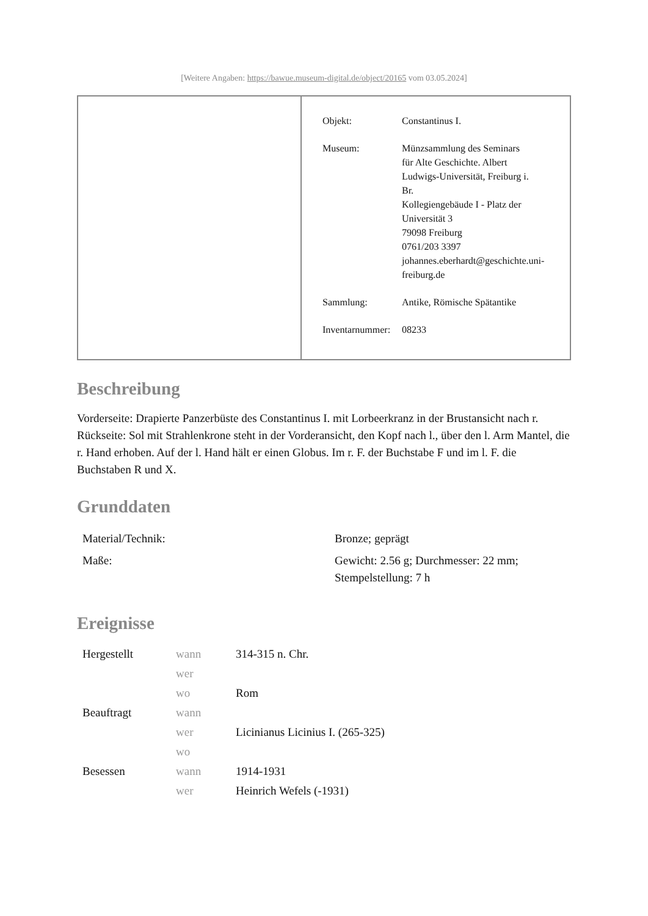[Weitere Angaben: https://bawue.museum-digital.de/object/20165 vom 03.05.2024]
| Objekt: | Constantinus I. |
| Museum: | Münzsammlung des Seminars für Alte Geschichte. Albert Ludwigs-Universität, Freiburg i. Br. Kollegiengebäude I - Platz der Universität 3 79098 Freiburg 0761/203 3397 johannes.eberhardt@geschichte.uni- freiburg.de |
| Sammlung: | Antike, Römische Spätantike |
| Inventarnummer: | 08233 |
Beschreibung
Vorderseite: Drapierte Panzerbüste des Constantinus I. mit Lorbeerkranz in der Brustansicht nach r.
Rückseite: Sol mit Strahlenkrone steht in der Vorderansicht, den Kopf nach l., über den l. Arm Mantel, die r. Hand erhoben. Auf der l. Hand hält er einen Globus. Im r. F. der Buchstabe F und im l. F. die Buchstaben R und X.
Grunddaten
| Material/Technik: | Bronze; geprägt |
| Maße: | Gewicht: 2.56 g; Durchmesser: 22 mm; Stempelstellung: 7 h |
Ereignisse
| Hergestellt | wann | 314-315 n. Chr. |
| | wer | |
| | wo | Rom |
| Beauftragt | wann | |
| | wer | Licinianus Licinius I. (265-325) |
| | wo | |
| Besessen | wann | 1914-1931 |
| | wer | Heinrich Wefels (-1931) |